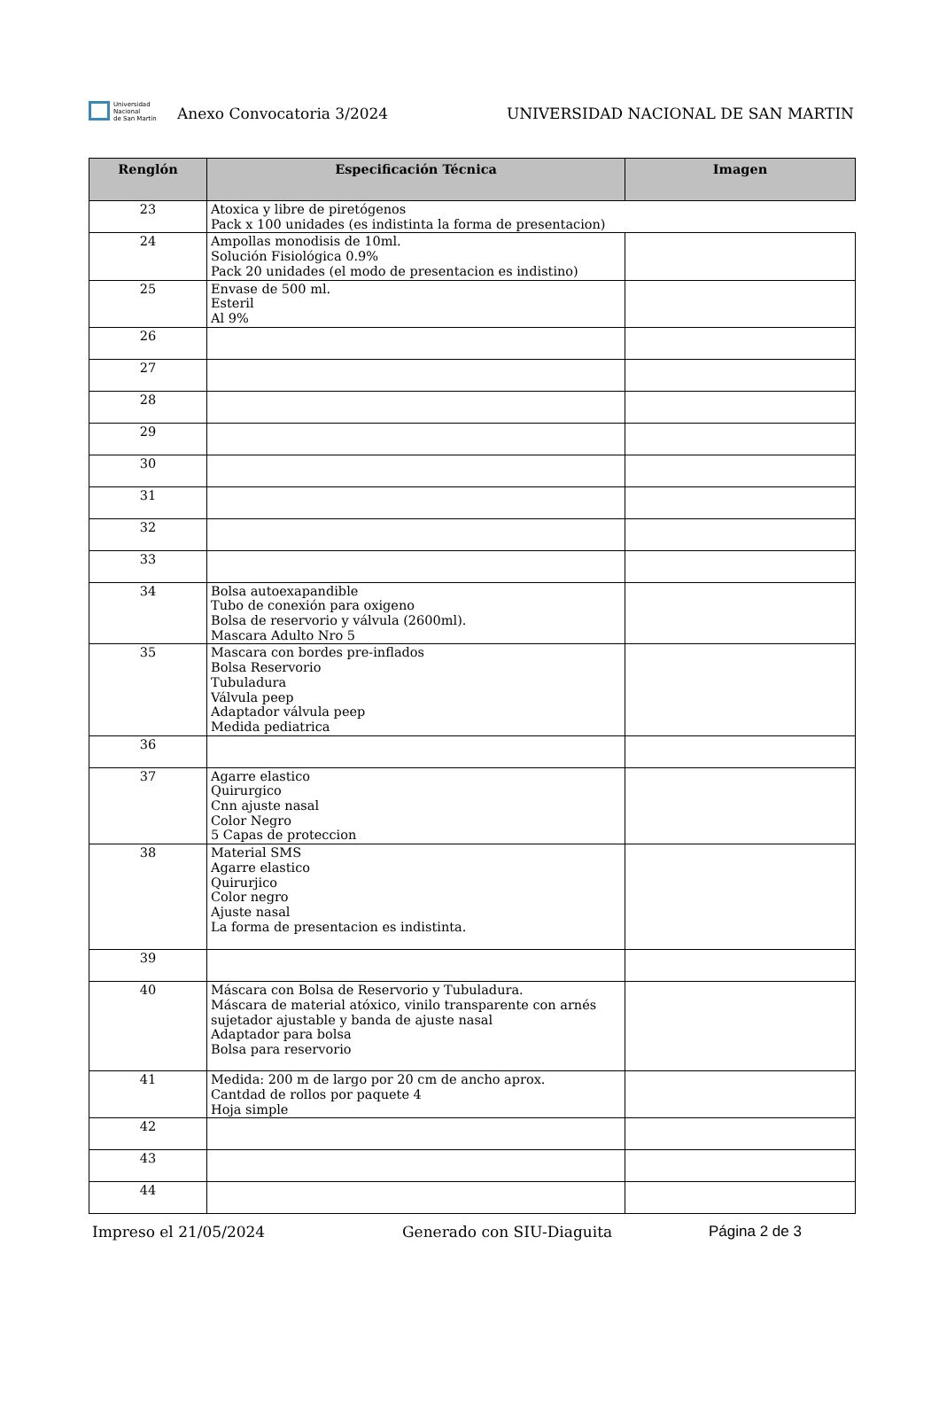Universidad
Nacional
de San Martín
Anexo Convocatoria 3/2024
UNIVERSIDAD NACIONAL DE SAN MARTIN
| Renglón | Especificación Técnica | Imagen |
| --- | --- | --- |
| 23 | Atoxica y libre de piretógenos Pack x 100 unidades (es indistinta la forma de presentacion) | |
| 24 | Ampollas monodisis de 10ml. Solución Fisiológica 0.9% Pack 20 unidades (el modo de presentacion es indistino) | |
| 25 | Envase de 500 ml. Esteril Al 9% | |
| 26 | | |
| 27 | | |
| 28 | | |
| 29 | | |
| 30 | | |
| 31 | | |
| 32 | | |
| 33 | | |
| 34 | Bolsa autoexapandible Tubo de conexión para oxigeno Bolsa de reservorio y válvula (2600ml). Mascara Adulto Nro 5 | |
| 35 | Mascara con bordes pre-inflados Bolsa Reservorio Tubuladura Válvula peep Adaptador válvula peep Medida pediatrica | |
| 36 | | |
| 37 | Agarre elastico Quirurgico Cnn ajuste nasal Color Negro 5 Capas de proteccion | |
| 38 | Material SMS Agarre elastico Quirurjico Color negro Ajuste nasal La forma de presentacion es indistinta. | |
| 39 | | |
| 40 | Máscara con Bolsa de Reservorio y Tubuladura. Máscara de material atóxico, vinilo transparente con arnés sujetador ajustable y banda de ajuste nasal Adaptador para bolsa Bolsa para reservorio | |
| 41 | Medida: 200 m de largo por 20 cm de ancho aprox. Cantdad de rollos por paquete 4 Hoja simple | |
| 42 | | |
| 43 | | |
| 44 | | |
Impreso el 21/05/2024 Generado con SIU-Diaguita Página 2 de 3